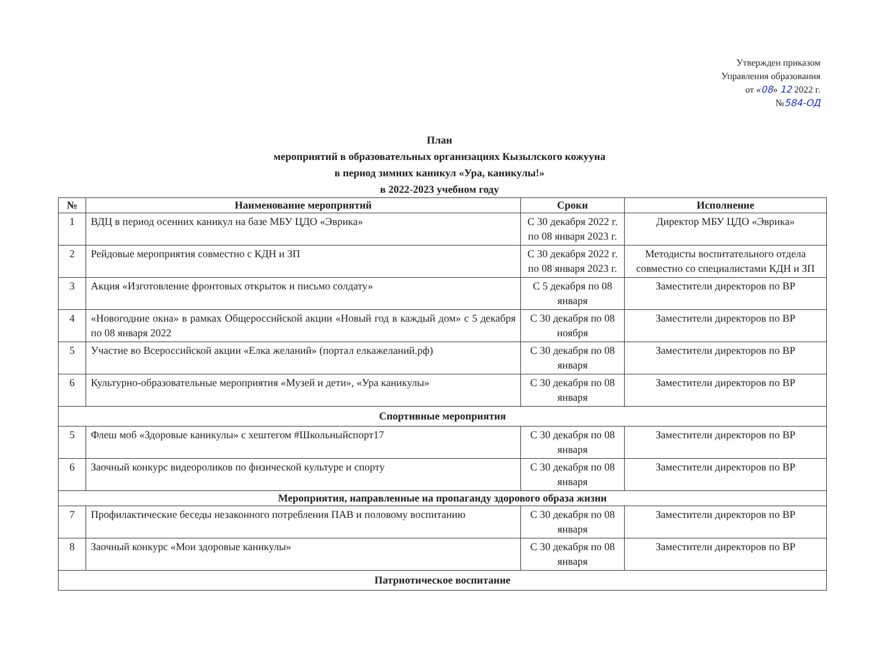Утвержден приказом
Управления образования
от «08» 12 2022 г.
№584-ОД
План
мероприятий в образовательных организациях Кызылского кожууна
в период зимних каникул «Ура, каникулы!»
в 2022-2023 учебном году
| № | Наименование мероприятий | Сроки | Исполнение |
| --- | --- | --- | --- |
| 1 | ВДЦ в период осенних каникул на базе МБУ ЦДО «Эврика» | С 30 декабря 2022 г. по 08 января 2023 г. | Директор МБУ ЦДО «Эврика» |
| 2 | Рейдовые мероприятия совместно с КДН и ЗП | С 30 декабря 2022 г. по 08 января 2023 г. | Методисты воспитательного отдела совместно со специалистами КДН и ЗП |
| 3 | Акция «Изготовление фронтовых открыток и письмо солдату» | С 5 декабря по 08 января | Заместители директоров по ВР |
| 4 | «Новогодние окна» в рамках Общероссийской акции «Новый год в каждый дом» с 5 декабря по 08 января 2022 | С 30 декабря по 08 ноября | Заместители директоров по ВР |
| 5 | Участие во Всероссийской акции «Елка желаний» (портал елкажеланий.рф) | С 30 декабря по 08 января | Заместители директоров по ВР |
| 6 | Культурно-образовательные мероприятия «Музей и дети», «Ура каникулы» | С 30 декабря по 08 января | Заместители директоров по ВР |
| Спортивные мероприятия | | | |
| 5 | Флеш моб «Здоровые каникулы» с хештегом #Школьныйспорт17 | С 30 декабря по 08 января | Заместители директоров по ВР |
| 6 | Заочный конкурс видеороликов по физической культуре и спорту | С 30 декабря по 08 января | Заместители директоров по ВР |
| Мероприятия, направленные на пропаганду здорового образа жизни | | | |
| 7 | Профилактические беседы незаконного потребления ПАВ и половому воспитанию | С 30 декабря по 08 января | Заместители директоров по ВР |
| 8 | Заочный конкурс «Мои здоровые каникулы» | С 30 декабря по 08 января | Заместители директоров по ВР |
| Патриотическое воспитание | | | |